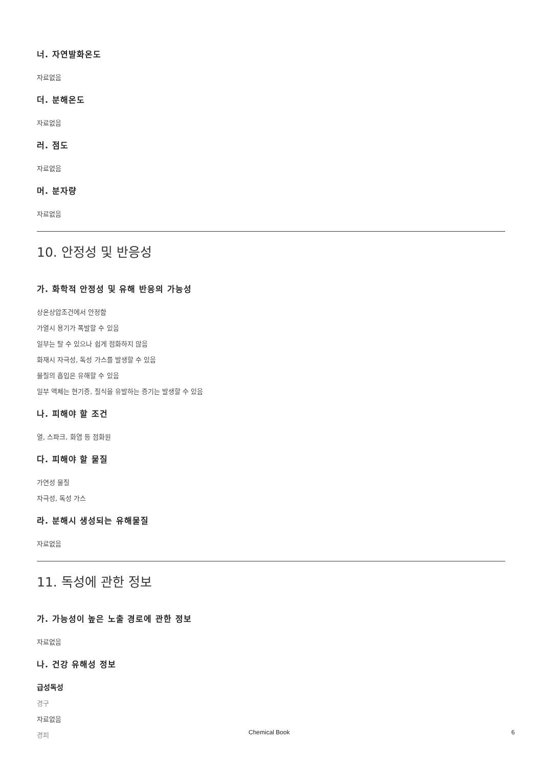너. 자연발화온도
자료없음
더. 분해온도
자료없음
러. 점도
자료없음
머. 분자량
자료없음
10. 안정성 및 반응성
가. 화학적 안정성 및 유해 반응의 가능성
상온상압조건에서 안정함
가열시 용기가 폭발할 수 있음
일부는 탈 수 있으나 쉽게 점화하지 않음
화재시 자극성, 독성 가스를 발생할 수 있음
물질의 흡입은 유해할 수 있음
일부 액체는 현기증, 질식을 유발하는 증기는 발생할 수 있음
나. 피해야 할 조건
열, 스파크, 화염 등 점화원
다. 피해야 할 물질
가연성 물질
자극성, 독성 가스
라. 분해시 생성되는 유해물질
자료없음
11. 독성에 관한 정보
가. 가능성이 높은 노출 경로에 관한 정보
자료없음
나. 건강 유해성 정보
급성독성
경구
자료없음
경피
Chemical Book 6